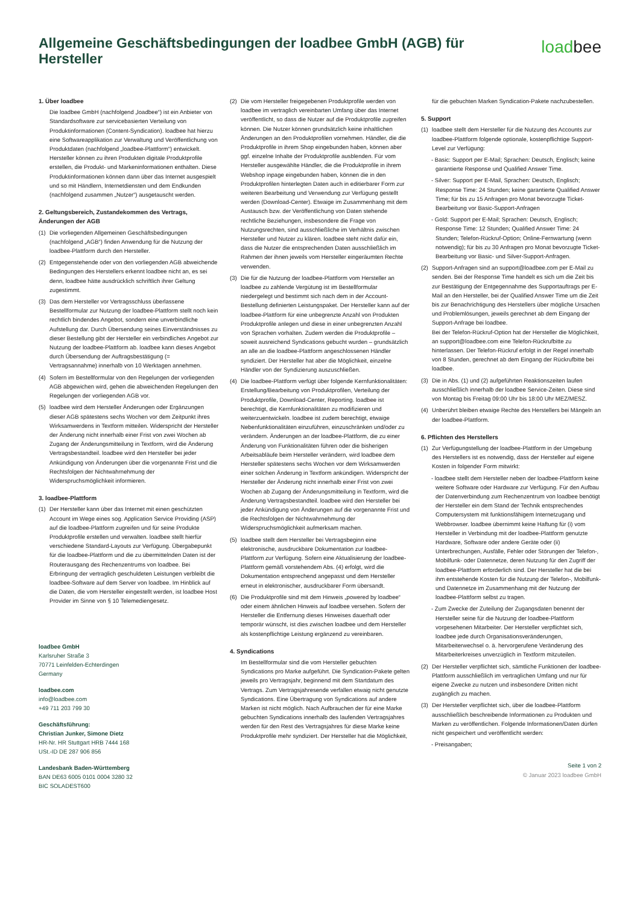Allgemeine Geschäftsbedingungen der loadbee GmbH (AGB) für Hersteller
loadbee
1. Über loadbee
Die loadbee GmbH (nachfolgend „loadbee“) ist ein Anbieter von Standardsoftware zur servicebasierten Verteilung von Produktinformationen (Content-Syndication). loadbee hat hierzu eine Softwareapplikation zur Verwaltung und Veröffentlichung von Produktdaten (nachfolgend „loadbee-Plattform“) entwickelt. Hersteller können zu ihren Produkten digitale Produktprofile erstellen, die Produkt- und Markeninformationen enthalten. Diese Produktinformationen können dann über das Internet ausgespielt und so mit Händlern, Internetdiensten und dem Endkunden (nachfolgend zusammen „Nutzer“) ausgetauscht werden.
2. Geltungsbereich, Zustandekommen des Vertrags, Änderungen der AGB
(1) Die vorliegenden Allgemeinen Geschäftsbedingungen (nachfolgend „AGB“) finden Anwendung für die Nutzung der loadbee-Plattform durch den Hersteller.
(2) Entgegenstehende oder von den vorliegenden AGB abweichende Bedingungen des Herstellers erkennt loadbee nicht an, es sei denn, loadbee hätte ausdrücklich schriftlich ihrer Geltung zugestimmt.
(3) Das dem Hersteller vor Vertragsschluss überlassene Bestellformular zur Nutzung der loadbee-Plattform stellt noch kein rechtlich bindendes Angebot, sondern eine unverbindliche Aufstellung dar. Durch Übersendung seines Einverständnisses zu dieser Bestellung gibt der Hersteller ein verbindliches Angebot zur Nutzung der loadbee-Plattform ab. loadbee kann dieses Angebot durch Übersendung der Auftragsbestätigung (= Vertragsannahme) innerhalb von 10 Werktagen annehmen.
(4) Sofern im Bestellformular von den Regelungen der vorliegenden AGB abgewichen wird, gehen die abweichenden Regelungen den Regelungen der vorliegenden AGB vor.
(5) loadbee wird dem Hersteller Änderungen oder Ergänzungen dieser AGB spätestens sechs Wochen vor dem Zeitpunkt ihres Wirksamwerdens in Textform mitteilen. Widerspricht der Hersteller der Änderung nicht innerhalb einer Frist von zwei Wochen ab Zugang der Änderungsmitteilung in Textform, wird die Änderung Vertragsbestandteil. loadbee wird den Hersteller bei jeder Ankündigung von Änderungen über die vorgenannte Frist und die Rechtsfolgen der Nichtwahrnehmung der Widerspruchsmöglichkeit informieren.
3. loadbee-Plattform
(1) Der Hersteller kann über das Internet mit einen geschützten Account im Wege eines sog. Application Service Providing (ASP) auf die loadbee-Plattform zugreifen und für seine Produkte Produktprofile erstellen und verwalten. loadbee stellt hierfür verschiedene Standard-Layouts zur Verfügung. Übergabepunkt für die loadbee-Plattform und die zu übermittelnden Daten ist der Routerausgang des Rechenzentrums von loadbee. Bei Erbringung der vertraglich geschuldeten Leistungen verbleibt die loadbee-Software auf dem Server von loadbee. Im Hinblick auf die Daten, die vom Hersteller eingestellt werden, ist loadbee Host Provider im Sinne von § 10 Telemediengesetz.
loadbee GmbH
Karlsruher Straße 3
70771 Leinfelden-Echterdingen
Germany
loadbee.com
info@loadbee.com
+49 711 203 799 30
Geschäftsführung:
Christian Junker, Simone Dietz
HR-Nr. HR Stuttgart HRB 7444 168
USt.-ID DE 287 906 856
Landesbank Baden-Württemberg
BAN DE63 6005 0101 0004 3280 32
BIC SOLADEST600
(2) Die vom Hersteller freigegebenen Produktprofile werden von loadbee im vertraglich vereinbarten Umfang über das Internet veröffentlicht, so dass die Nutzer auf die Produktprofile zugreifen können. Die Nutzer können grundsätzlich keine inhaltlichen Änderungen an den Produktprofilen vornehmen. Händler, die die Produktprofile in ihrem Shop eingebunden haben, können aber ggf. einzelne Inhalte der Produktprofile ausblenden. Für vom Hersteller ausgewählte Händler, die die Produktprofile in ihrem Webshop inpage eingebunden haben, können die in den Produktprofilen hinterlegten Daten auch in editierbarer Form zur weiteren Bearbeitung und Verwendung zur Verfügung gestellt werden (Download-Center). Etwaige im Zusammenhang mit dem Austausch bzw. der Veröffentlichung von Daten stehende rechtliche Beziehungen, insbesondere die Frage von Nutzungsrechten, sind ausschließliche im Verhältnis zwischen Hersteller und Nutzer zu klären. loadbee steht nicht dafür ein, dass die Nutzer die entsprechenden Daten ausschließlich im Rahmen der ihnen jeweils vom Hersteller eingeräumten Rechte verwenden.
(3) Die für die Nutzung der loadbee-Plattform vom Hersteller an loadbee zu zahlende Vergütung ist im Bestellformular niedergelegt und bestimmt sich nach dem in der Account-Bestellung definierten Leistungspaket. Der Hersteller kann auf der loadbee-Plattform für eine unbegrenzte Anzahl von Produkten Produktprofile anlegen und diese in einer unbegrenzten Anzahl von Sprachen vorhalten. Zudem werden die Produktprofile – soweit ausreichend Syndications gebucht wurden – grundsätzlich an alle an die loadbee-Plattform angeschlossenen Händler syndiziert. Der Hersteller hat aber die Möglichkeit, einzelne Händler von der Syndizierung auszuschließen.
(4) Die loadbee-Plattform verfügt über folgende Kernfunktionalitäten: Erstellung/Bearbeitung von Produktprofilen, Verteilung der Produktprofile, Download-Center, Reporting. loadbee ist berechtigt, die Kernfunktionalitäten zu modifizieren und weiterzuentwickeln. loadbee ist zudem berechtigt, etwaige Nebenfunktionalitäten einzuführen, einzuschränken und/oder zu verändern. Änderungen an der loadbee-Plattform, die zu einer Änderung von Funktionalitäten führen oder die bisherigen Arbeitsabläufe beim Hersteller verändern, wird loadbee dem Hersteller spätestens sechs Wochen vor dem Wirksamwerden einer solchen Änderung in Textform ankündigen. Widerspricht der Hersteller der Änderung nicht innerhalb einer Frist von zwei Wochen ab Zugang der Änderungsmitteilung in Textform, wird die Änderung Vertragsbestandteil. loadbee wird den Hersteller bei jeder Ankündigung von Änderungen auf die vorgenannte Frist und die Rechtsfolgen der Nichtwahrnehmung der Widerspruchsmöglichkeit aufmerksam machen.
(5) loadbee stellt dem Hersteller bei Vertragsbeginn eine elektronische, ausdruckbare Dokumentation zur loadbee-Plattform zur Verfügung. Sofern eine Aktualisierung der loadbee-Plattform gemäß vorstehendem Abs. (4) erfolgt, wird die Dokumentation entsprechend angepasst und dem Hersteller erneut in elektronischer, ausdruckbarer Form übersandt.
(6) Die Produktprofile sind mit dem Hinweis „powered by loadbee“ oder einem ähnlichen Hinweis auf loadbee versehen. Sofern der Hersteller die Entfernung dieses Hinweises dauerhaft oder temporär wünscht, ist dies zwischen loadbee und dem Hersteller als kostenpflichtige Leistung ergänzend zu vereinbaren.
4. Syndications
Im Bestellformular sind die vom Hersteller gebuchten Syndications pro Marke aufgeführt. Die Syndication-Pakete gelten jeweils pro Vertragsjahr, beginnend mit dem Startdatum des Vertrags. Zum Vertragsjahresende verfallen etwaig nicht genutzte Syndications. Eine Übertragung von Syndications auf andere Marken ist nicht möglich. Nach Aufbrauchen der für eine Marke gebuchten Syndications innerhalb des laufenden Vertragsjahres werden für den Rest des Vertragsjahres für diese Marke keine Produktprofile mehr syndiziert. Der Hersteller hat die Möglichkeit,
für die gebuchten Marken Syndication-Pakete nachzubestellen.
5. Support
(1) loadbee stellt dem Hersteller für die Nutzung des Accounts zur loadbee-Plattform folgende optionale, kostenpflichtige Support-Level zur Verfügung:
- Basic: Support per E-Mail; Sprachen: Deutsch, Englisch; keine garantierte Response und Qualified Answer Time.
- Silver: Support per E-Mail, Sprachen: Deutsch, Englisch; Response Time: 24 Stunden; keine garantierte Qualified Answer Time; für bis zu 15 Anfragen pro Monat bevorzugte Ticket-Bearbeitung vor Basic-Support-Anfragen
- Gold: Support per E-Mail; Sprachen: Deutsch, Englisch; Response Time: 12 Stunden; Qualified Answer Time: 24 Stunden; Telefon-Rückruf-Option; Online-Fernwartung (wenn notwendig); für bis zu 30 Anfragen pro Monat bevorzugte Ticket-Bearbeitung vor Basic- und Silver-Support-Anfragen.
(2) Support-Anfragen sind an support@loadbee.com per E-Mail zu senden. Bei der Response Time handelt es sich um die Zeit bis zur Bestätigung der Entgegennahme des Supportauftrags per E-Mail an den Hersteller, bei der Qualified Answer Time um die Zeit bis zur Benachrichtigung des Herstellers über mögliche Ursachen und Problemlösungen, jeweils gerechnet ab dem Eingang der Support-Anfrage bei loadbee.
Bei der Telefon-Rückruf-Option hat der Hersteller die Möglichkeit, an support@loadbee.com eine Telefon-Rückrufbitte zu hinterlassen. Der Telefon-Rückruf erfolgt in der Regel innerhalb von 8 Stunden, gerechnet ab dem Eingang der Rückrufbitte bei loadbee.
(3) Die in Abs. (1) und (2) aufgeführten Reaktionszeiten laufen ausschließlich innerhalb der loadbee Service-Zeiten. Diese sind von Montag bis Freitag 09:00 Uhr bis 18:00 Uhr MEZ/MESZ.
(4) Unberührt bleiben etwaige Rechte des Herstellers bei Mängeln an der loadbee-Plattform.
6. Pflichten des Herstellers
(1) Zur Verfügungstellung der loadbee-Plattform in der Umgebung des Herstellers ist es notwendig, dass der Hersteller auf eigene Kosten in folgender Form mitwirkt:
- loadbee stellt dem Hersteller neben der loadbee-Plattform keine weitere Software oder Hardware zur Verfügung. Für den Aufbau der Datenverbindung zum Rechenzentrum von loadbee benötigt der Hersteller ein dem Stand der Technik entsprechendes Computersystem mit funktionsfähigem Internetzugang und Webbrowser. loadbee übernimmt keine Haftung für (i) vom Hersteller in Verbindung mit der loadbee-Plattform genutzte Hardware, Software oder andere Geräte oder (ii) Unterbrechungen, Ausfälle, Fehler oder Störungen der Telefon-, Mobilfunk- oder Datennetze, deren Nutzung für den Zugriff der loadbee-Plattform erforderlich sind. Der Hersteller hat die bei ihm entstehende Kosten für die Nutzung der Telefon-, Mobilfunk- und Datennetze im Zusammenhang mit der Nutzung der loadbee-Plattform selbst zu tragen.
- Zum Zwecke der Zuteilung der Zugangsdaten benennt der Hersteller seine für die Nutzung der loadbee-Plattform vorgesehenen Mitarbeiter. Der Hersteller verpflichtet sich, loadbee jede durch Organisationsveränderungen, Mitarbeiterwechsel o. ä. hervorgerufene Veränderung des Mitarbeiterkreises unverzüglich in Textform mitzuteilen.
(2) Der Hersteller verpflichtet sich, sämtliche Funktionen der loadbee-Plattform ausschließlich im vertraglichen Umfang und nur für eigene Zwecke zu nutzen und insbesondere Dritten nicht zugänglich zu machen.
(3) Der Hersteller verpflichtet sich, über die loadbee-Plattform ausschließlich beschreibende Informationen zu Produkten und Marken zu veröffentlichen. Folgende Informationen/Daten dürfen nicht gespeichert und veröffentlicht werden:
- Preisangaben;
Seite 1 von 2
© Januar 2023 loadbee GmbH